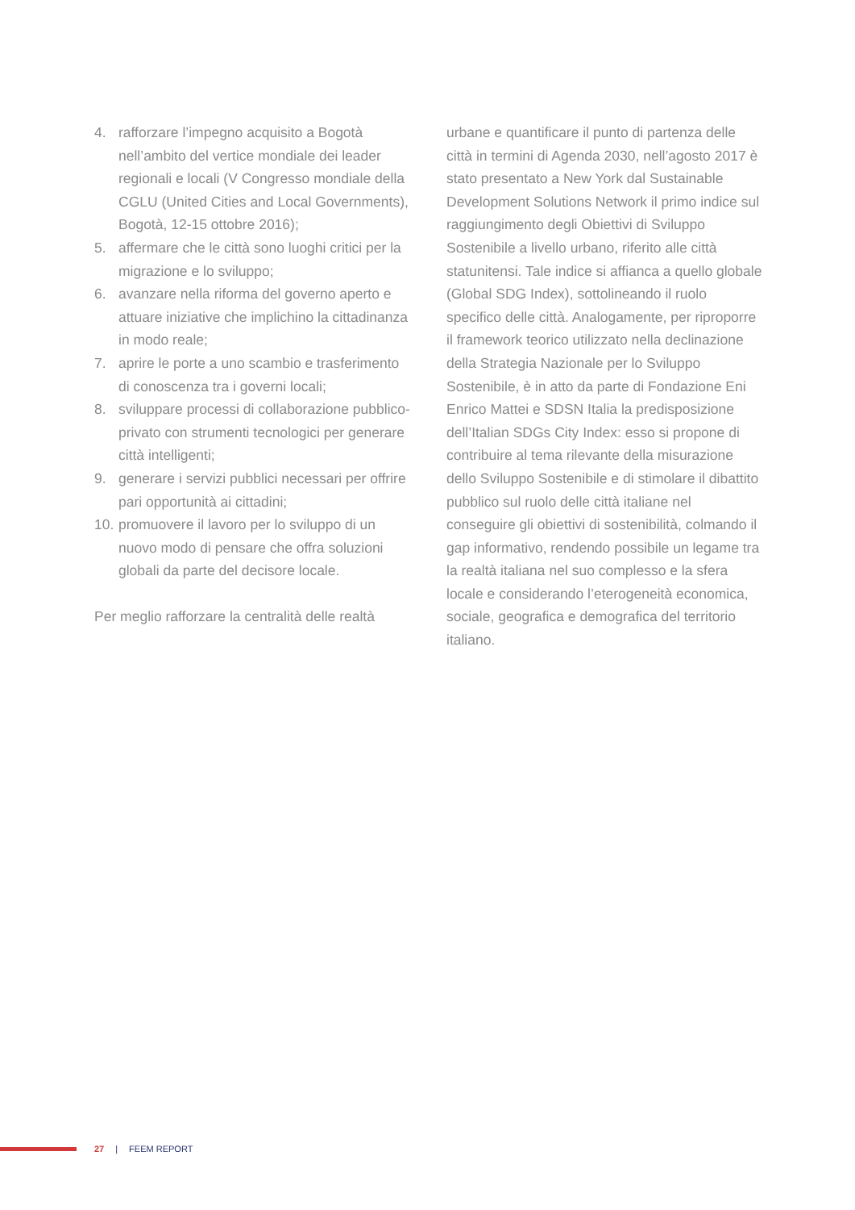4. rafforzare l’impegno acquisito a Bogotà nell’ambito del vertice mondiale dei leader regionali e locali (V Congresso mondiale della CGLU (United Cities and Local Governments), Bogotà, 12-15 ottobre 2016);
5. affermare che le città sono luoghi critici per la migrazione e lo sviluppo;
6. avanzare nella riforma del governo aperto e attuare iniziative che implichino la cittadinanza in modo reale;
7. aprire le porte a uno scambio e trasferimento di conoscenza tra i governi locali;
8. sviluppare processi di collaborazione pubblico-privato con strumenti tecnologici per generare città intelligenti;
9. generare i servizi pubblici necessari per offrire pari opportunità ai cittadini;
10. promuovere il lavoro per lo sviluppo di un nuovo modo di pensare che offra soluzioni globali da parte del decisore locale.
Per meglio rafforzare la centralità delle realtà
urbane e quantificare il punto di partenza delle città in termini di Agenda 2030, nell’agosto 2017 è stato presentato a New York dal Sustainable Development Solutions Network il primo indice sul raggiungimento degli Obiettivi di Sviluppo Sostenibile a livello urbano, riferito alle città statunitensi. Tale indice si affianca a quello globale (Global SDG Index), sottolineando il ruolo specifico delle città. Analogamente, per riproporre il framework teorico utilizzato nella declinazione della Strategia Nazionale per lo Sviluppo Sostenibile, è in atto da parte di Fondazione Eni Enrico Mattei e SDSN Italia la predisposizione dell’Italian SDGs City Index: esso si propone di contribuire al tema rilevante della misurazione dello Sviluppo Sostenibile e di stimolare il dibattito pubblico sul ruolo delle città italiane nel conseguire gli obiettivi di sostenibilità, colmando il gap informativo, rendendo possibile un legame tra la realtà italiana nel suo complesso e la sfera locale e considerando l’eterogeneità economica, sociale, geografica e demografica del territorio italiano.
27 | FEEM REPORT